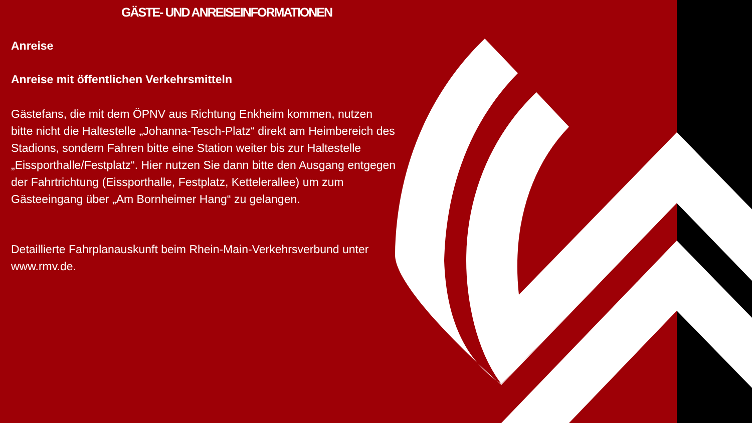GÄSTE- UND ANREISEINFORMATIONEN
Anreise
Anreise mit öffentlichen Verkehrsmitteln
Gästefans, die mit dem ÖPNV aus Richtung Enkheim kommen, nutzen bitte nicht die Haltestelle „Johanna-Tesch-Platz“ direkt am Heimbereich des Stadions, sondern Fahren bitte eine Station weiter bis zur Haltestelle „Eissporthalle/Festplatz“. Hier nutzen Sie dann bitte den Ausgang entgegen der Fahrtrichtung (Eissporthalle, Festplatz, Kettelerallee) um zum Gästeeingang über „Am Bornheimer Hang“ zu gelangen.
Detaillierte Fahrplanauskunft beim Rhein-Main-Verkehrsverbund unter www.rmv.de.